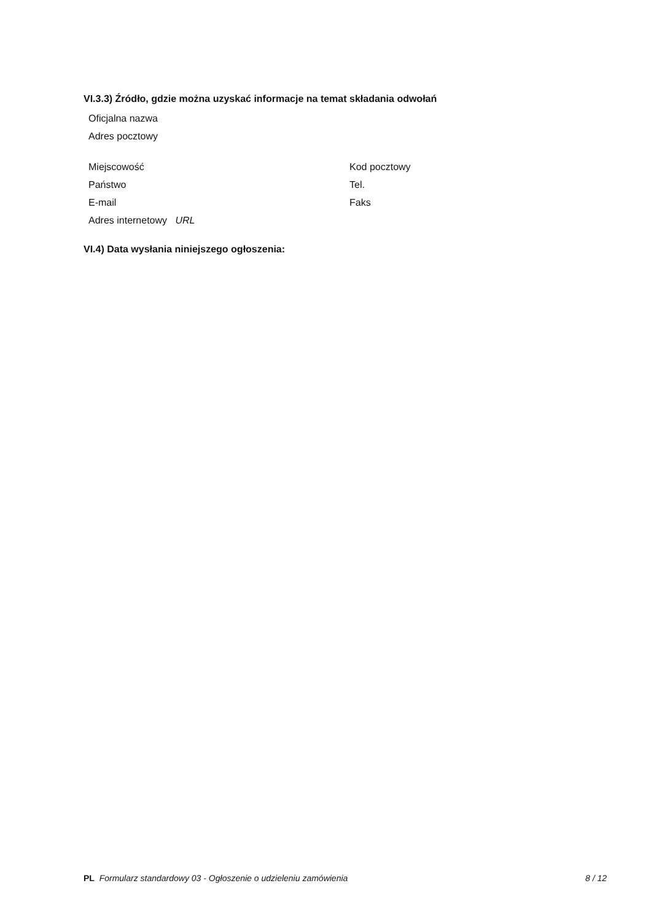VI.3.3) Źródło, gdzie można uzyskać informacje na temat składania odwołań
Oficjalna nazwa
Adres pocztowy
Miejscowość Kod pocztowy
Państwo Tel.
E-mail Faks
Adres internetowy URL
VI.4) Data wysłania niniejszego ogłoszenia:
PL Formularz standardowy 03 - Ogłoszenie o udzieleniu zamówienia
8 / 12